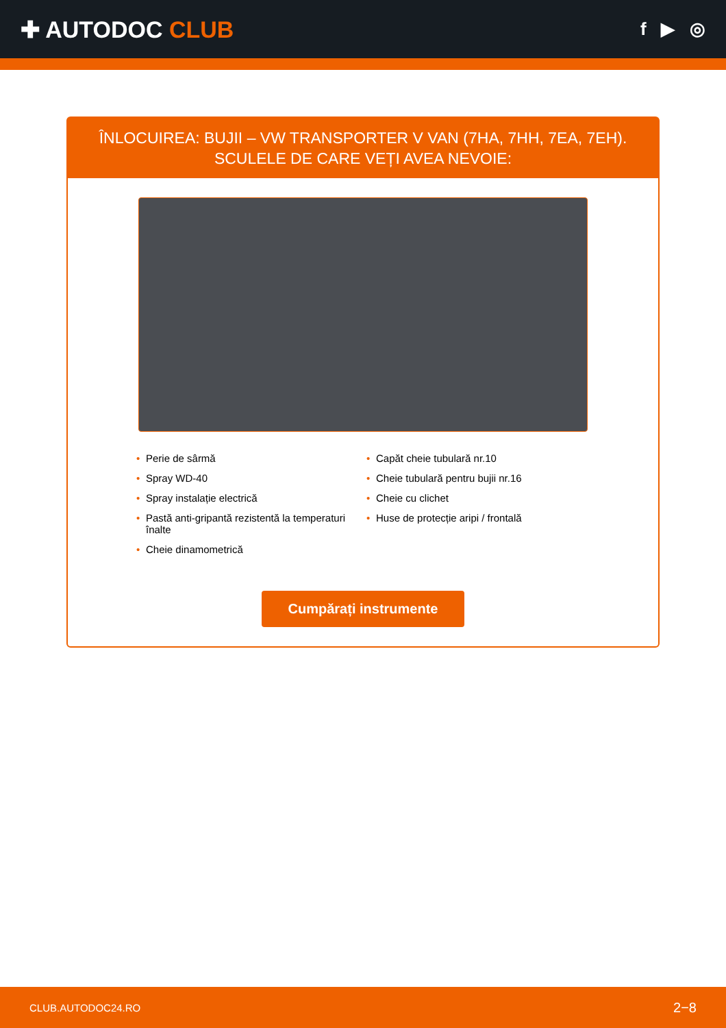✚ AUTODOC CLUB
f ▶ ◎
ÎNLOCUIREA: BUJII – VW TRANSPORTER V VAN (7HA, 7HH, 7EA, 7EH). SCULELE DE CARE VEȚI AVEA NEVOIE:
• Perie de sârmă
• Capăt cheie tubulară nr.10
• Spray WD-40
• Cheie tubulară pentru bujii nr.16
• Spray instalație electrică
• Cheie cu clichet
• Pastă anti-gripantă rezistentă la temperaturi înalte
• Huse de protecție aripi / frontală
• Cheie dinamometrică
Cumpărați instrumente
CLUB.AUTODOC24.RO 2−8